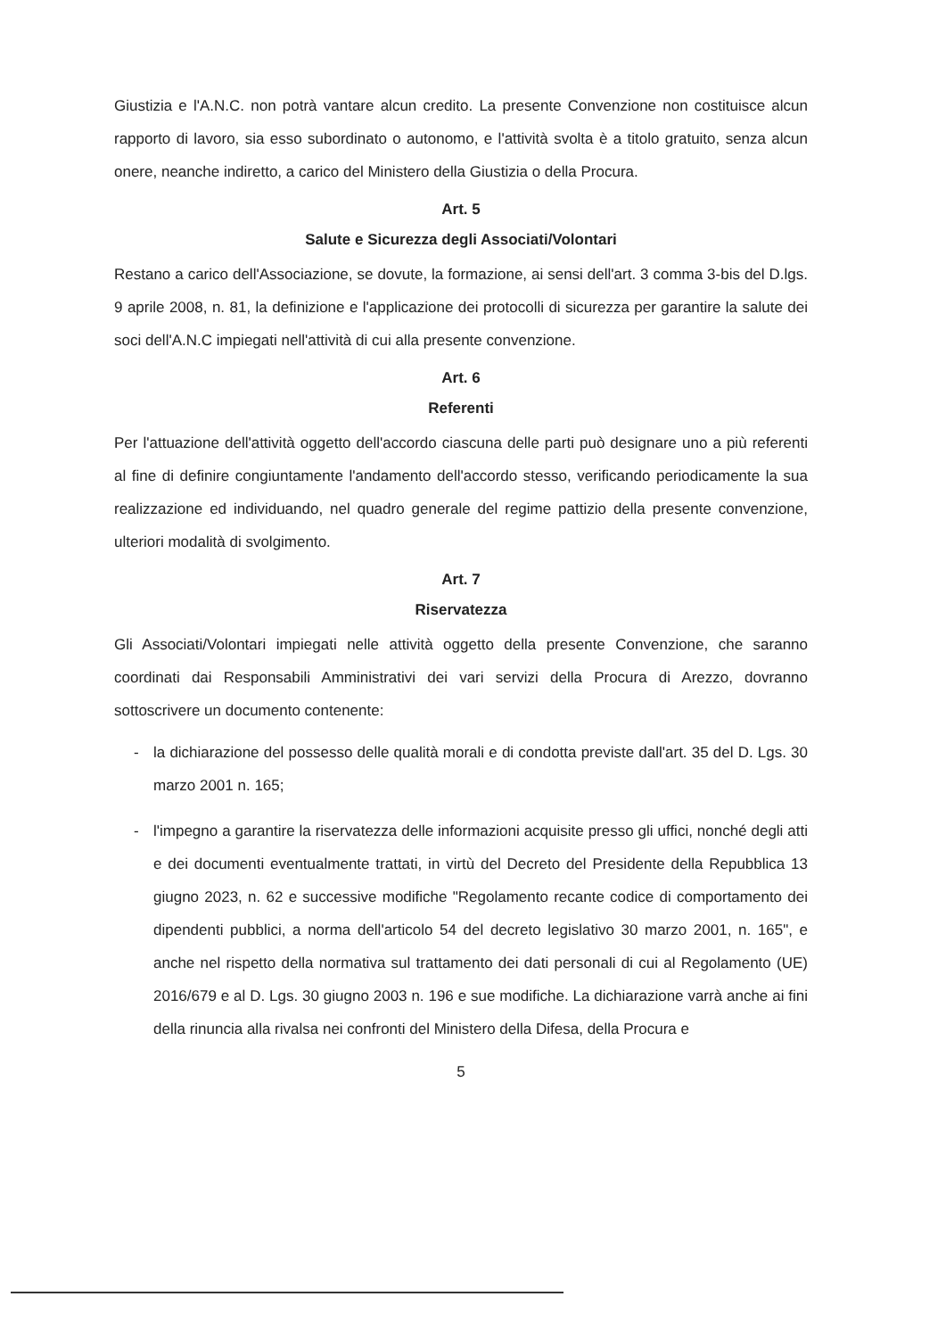Giustizia e l'A.N.C. non potrà vantare alcun credito. La presente Convenzione non costituisce alcun rapporto di lavoro, sia esso subordinato o autonomo, e l'attività svolta è a titolo gratuito, senza alcun onere, neanche indiretto, a carico del Ministero della Giustizia o della Procura.
Art. 5
Salute e Sicurezza degli Associati/Volontari
Restano a carico dell'Associazione, se dovute, la formazione, ai sensi dell'art. 3 comma 3-bis del D.lgs. 9 aprile 2008, n. 81, la definizione e l'applicazione dei protocolli di sicurezza per garantire la salute dei soci dell'A.N.C impiegati nell'attività di cui alla presente convenzione.
Art. 6
Referenti
Per l'attuazione dell'attività oggetto dell'accordo ciascuna delle parti può designare uno a più referenti al fine di definire congiuntamente l'andamento dell'accordo stesso, verificando periodicamente la sua realizzazione ed individuando, nel quadro generale del regime pattizio della presente convenzione, ulteriori modalità di svolgimento.
Art. 7
Riservatezza
Gli Associati/Volontari impiegati nelle attività oggetto della presente Convenzione, che saranno coordinati dai Responsabili Amministrativi dei vari servizi della Procura di Arezzo, dovranno sottoscrivere un documento contenente:
- la dichiarazione del possesso delle qualità morali e di condotta previste dall'art. 35 del D. Lgs. 30 marzo 2001 n. 165;
- l'impegno a garantire la riservatezza delle informazioni acquisite presso gli uffici, nonché degli atti e dei documenti eventualmente trattati, in virtù del Decreto del Presidente della Repubblica 13 giugno 2023, n. 62 e successive modifiche "Regolamento recante codice di comportamento dei dipendenti pubblici, a norma dell'articolo 54 del decreto legislativo 30 marzo 2001, n. 165", e anche nel rispetto della normativa sul trattamento dei dati personali di cui al Regolamento (UE) 2016/679 e al D. Lgs. 30 giugno 2003 n. 196 e sue modifiche. La dichiarazione varrà anche ai fini della rinuncia alla rivalsa nei confronti del Ministero della Difesa, della Procura e
5